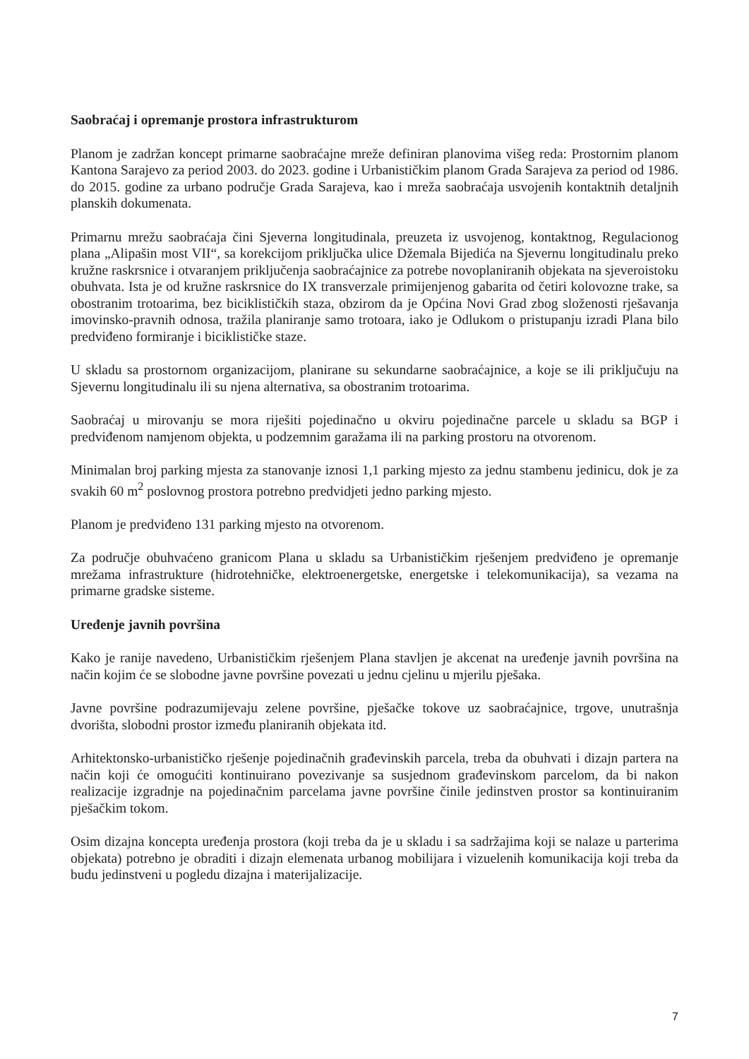Saobraćaj i opremanje prostora infrastrukturom
Planom je zadržan koncept primarne saobraćajne mreže definiran planovima višeg reda: Prostornim planom Kantona Sarajevo za period 2003. do 2023. godine i Urbanističkim planom Grada Sarajeva za period od 1986. do 2015. godine za urbano područje Grada Sarajeva, kao i mreža saobraćaja usvojenih kontaktnih detaljnih planskih dokumenata.
Primarnu mrežu saobraćaja čini Sjeverna longitudinala, preuzeta iz usvojenog, kontaktnog, Regulacionog plana „Alipašin most VII“, sa korekcijom priključka ulice Džemala Bijedića na Sjevernu longitudinalu preko kružne raskrsnice i otvaranjem priključenja saobraćajnice za potrebe novoplaniranih objekata na sjeveroistoku obuhvata. Ista je od kružne raskrsnice do IX transverzale primijenjenog gabarita od četiri kolovozne trake, sa obostranim trotoarima, bez biciklističkih staza, obzirom da je Općina Novi Grad zbog složenosti rješavanja imovinsko-pravnih odnosa, tražila planiranje samo trotoara, iako je Odlukom o pristupanju izradi Plana bilo predviđeno formiranje i biciklističke staze.
U skladu sa prostornom organizacijom, planirane su sekundarne saobraćajnice, a koje se ili priključuju na Sjevernu longitudinalu ili su njena alternativa, sa obostranim trotoarima.
Saobraćaj u mirovanju se mora riješiti pojedinačno u okviru pojedinačne parcele u skladu sa BGP i predviđenom namjenom objekta, u podzemnim garažama ili na parking prostoru na otvorenom.
Minimalan broj parking mjesta za stanovanje iznosi 1,1 parking mjesto za jednu stambenu jedinicu, dok je za svakih 60 m<sup>2</sup> poslovnog prostora potrebno predvidjeti jedno parking mjesto.
Planom je predviđeno 131 parking mjesto na otvorenom.
Za područje obuhvaćeno granicom Plana u skladu sa Urbanističkim rješenjem predviđeno je opremanje mrežama infrastrukture (hidrotehničke, elektroenergetske, energetske i telekomunikacija), sa vezama na primarne gradske sisteme.
Uređenje javnih površina
Kako je ranije navedeno, Urbanističkim rješenjem Plana stavljen je akcenat na uređenje javnih površina na način kojim će se slobodne javne površine povezati u jednu cjelinu u mjerilu pješaka.
Javne površine podrazumijevaju zelene površine, pješačke tokove uz saobraćajnice, trgove, unutrašnja dvorišta, slobodni prostor između planiranih objekata itd.
Arhitektonsko-urbanističko rješenje pojedinačnih građevinskih parcela, treba da obuhvati i dizajn partera na način koji će omogućiti kontinuirano povezivanje sa susjednom građevinskom parcelom, da bi nakon realizacije izgradnje na pojedinačnim parcelama javne površine činile jedinstven prostor sa kontinuiranim pješačkim tokom.
Osim dizajna koncepta uređenja prostora (koji treba da je u skladu i sa sadržajima koji se nalaze u parterima objekata) potrebno je obraditi i dizajn elemenata urbanog mobilijara i vizuelenih komunikacija koji treba da budu jedinstveni u pogledu dizajna i materijalizacije.
7